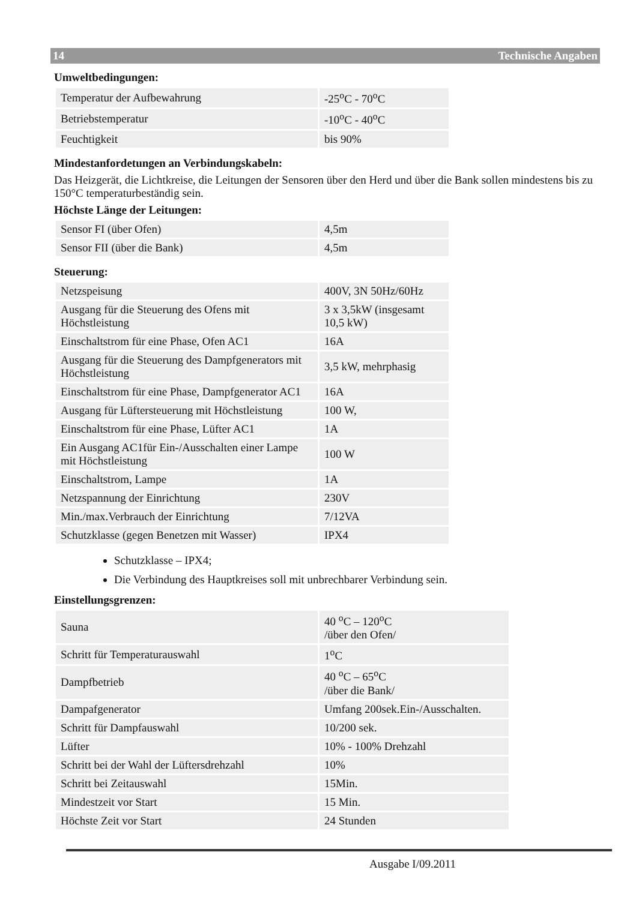14 Technische Angaben
Umweltbedingungen:
| Temperatur der Aufbewahrung | -25<sup>o</sup>C - 70<sup>o</sup>C |
| Betriebstemperatur | -10<sup>o</sup>C - 40<sup>o</sup>C |
| Feuchtigkeit | bis 90% |
Mindestanfordetungen an Verbindungskabeln:
Das Heizgerät, die Lichtkreise, die Leitungen der Sensoren über den Herd und über die Bank sollen mindestens bis zu 150°C temperaturbeständig sein.
Höchste Länge der Leitungen:
| Sensor FI (über Ofen) | 4,5m |
| Sensor FII (über die Bank) | 4,5m |
Steuerung:
| Netzspeisung | 400V, 3N 50Hz/60Hz |
| Ausgang für die Steuerung des Ofens mit Höchstleistung | 3 x 3,5kW (insgesamt 10,5 kW) |
| Einschaltstrom für eine Phase, Ofen AC1 | 16A |
| Ausgang für die Steuerung des Dampfgenerators mit Höchstleistung | 3,5 kW, mehrphasig |
| Einschaltstrom für eine Phase, Dampfgenerator AC1 | 16A |
| Ausgang für Lüftersteuerung mit Höchstleistung | 100 W, |
| Einschaltstrom für eine Phase, Lüfter AC1 | 1A |
| Ein Ausgang AC1für Ein-/Ausschalten einer Lampe mit Höchstleistung | 100 W |
| Einschaltstrom, Lampe | 1A |
| Netzspannung der Einrichtung | 230V |
| Min./max.Verbrauch der Einrichtung | 7/12VA |
| Schutzklasse (gegen Benetzen mit Wasser) | IPX4 |
Schutzklasse – IPX4;
Die Verbindung des Hauptkreises soll mit unbrechbarer Verbindung sein.
Einstellungsgrenzen:
| Sauna | 40 <sup>o</sup>C – 120<sup>o</sup>C /über den Ofen/ |
| Schritt für Temperaturauswahl | 1<sup>o</sup>C |
| Dampfbetrieb | 40 <sup>o</sup>C – 65<sup>o</sup>C /über die Bank/ |
| Dampafgenerator | Umfang 200sek.Ein-/Ausschalten. |
| Schritt für Dampfauswahl | 10/200 sek. |
| Lüfter | 10% - 100% Drehzahl |
| Schritt bei der Wahl der Lüftersdrehzahl | 10% |
| Schritt bei Zeitauswahl | 15Min. |
| Mindestzeit vor Start | 15 Min. |
| Höchste Zeit vor Start | 24 Stunden |
Ausgabe I/09.2011